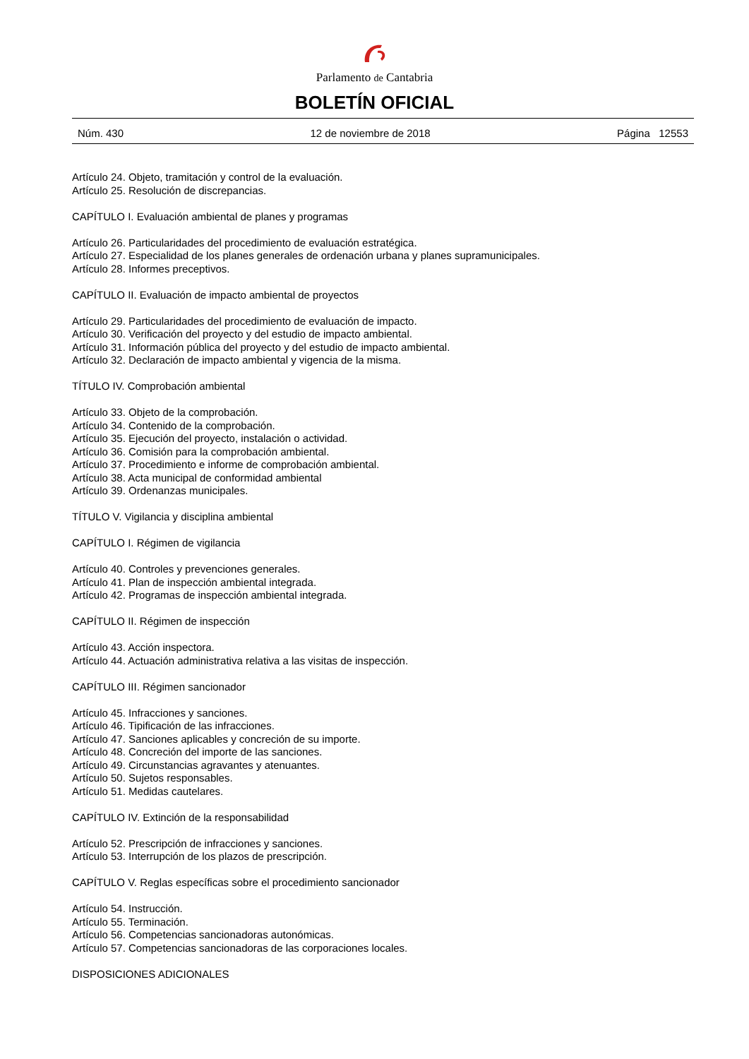Parlamento de Cantabria
BOLETÍN OFICIAL
Núm. 430 12 de noviembre de 2018 Página 12553
Artículo 24. Objeto, tramitación y control de la evaluación.
Artículo 25. Resolución de discrepancias.
CAPÍTULO I. Evaluación ambiental de planes y programas
Artículo 26. Particularidades del procedimiento de evaluación estratégica.
Artículo 27. Especialidad de los planes generales de ordenación urbana y planes supramunicipales.
Artículo 28. Informes preceptivos.
CAPÍTULO II. Evaluación de impacto ambiental de proyectos
Artículo 29. Particularidades del procedimiento de evaluación de impacto.
Artículo 30. Verificación del proyecto y del estudio de impacto ambiental.
Artículo 31. Información pública del proyecto y del estudio de impacto ambiental.
Artículo 32. Declaración de impacto ambiental y vigencia de la misma.
TÍTULO IV. Comprobación ambiental
Artículo 33. Objeto de la comprobación.
Artículo 34. Contenido de la comprobación.
Artículo 35. Ejecución del proyecto, instalación o actividad.
Artículo 36. Comisión para la comprobación ambiental.
Artículo 37. Procedimiento e informe de comprobación ambiental.
Artículo 38. Acta municipal de conformidad ambiental
Artículo 39. Ordenanzas municipales.
TÍTULO V. Vigilancia y disciplina ambiental
CAPÍTULO I. Régimen de vigilancia
Artículo 40. Controles y prevenciones generales.
Artículo 41. Plan de inspección ambiental integrada.
Artículo 42. Programas de inspección ambiental integrada.
CAPÍTULO II. Régimen de inspección
Artículo 43. Acción inspectora.
Artículo 44. Actuación administrativa relativa a las visitas de inspección.
CAPÍTULO III. Régimen sancionador
Artículo 45. Infracciones y sanciones.
Artículo 46. Tipificación de las infracciones.
Artículo 47. Sanciones aplicables y concreción de su importe.
Artículo 48. Concreción del importe de las sanciones.
Artículo 49. Circunstancias agravantes y atenuantes.
Artículo 50. Sujetos responsables.
Artículo 51. Medidas cautelares.
CAPÍTULO IV. Extinción de la responsabilidad
Artículo 52. Prescripción de infracciones y sanciones.
Artículo 53. Interrupción de los plazos de prescripción.
CAPÍTULO V. Reglas específicas sobre el procedimiento sancionador
Artículo 54. Instrucción.
Artículo 55. Terminación.
Artículo 56. Competencias sancionadoras autonómicas.
Artículo 57. Competencias sancionadoras de las corporaciones locales.
DISPOSICIONES ADICIONALES